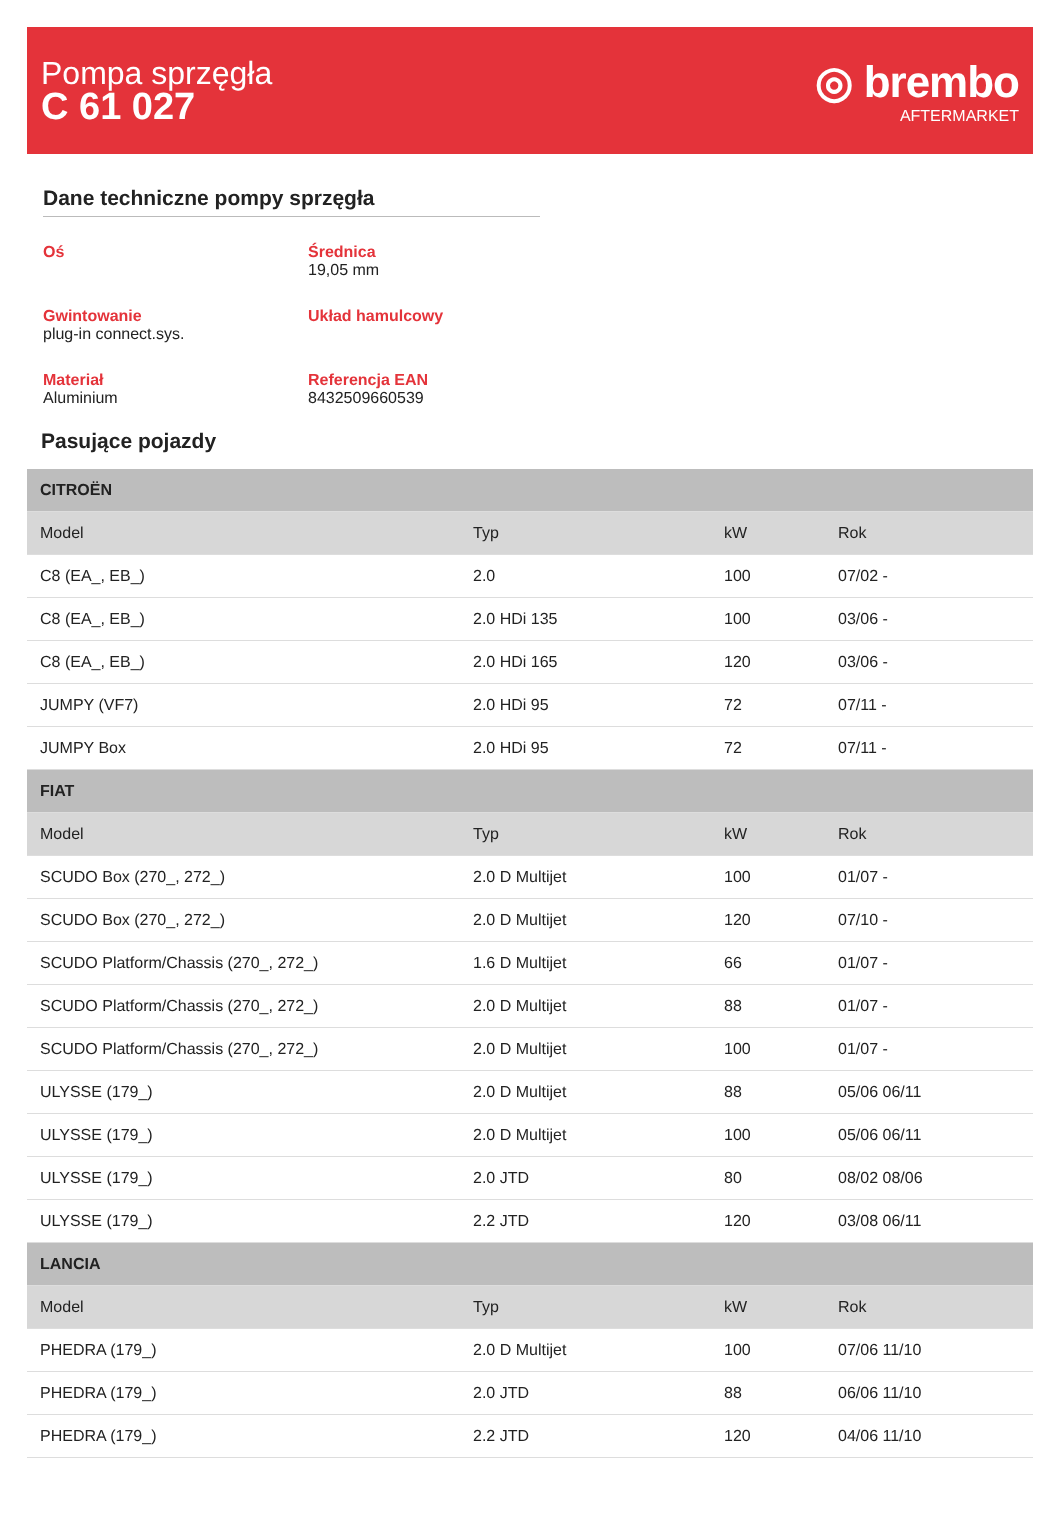Pompa sprzęgła
C 61 027
◎ brembo
AFTERMARKET
Dane techniczne pompy sprzęgła
Oś
Średnica
19,05 mm
Gwintowanie
plug-in connect.sys.
Układ hamulcowy
Materiał
Aluminium
Referencja EAN
8432509660539
Pasujące pojazdy
| CITROËN | | | |
| --- | --- | --- | --- |
| Model | Typ | kW | Rok |
| C8 (EA_, EB_) | 2.0 | 100 | 07/02 - |
| C8 (EA_, EB_) | 2.0 HDi 135 | 100 | 03/06 - |
| C8 (EA_, EB_) | 2.0 HDi 165 | 120 | 03/06 - |
| JUMPY (VF7) | 2.0 HDi 95 | 72 | 07/11 - |
| JUMPY Box | 2.0 HDi 95 | 72 | 07/11 - |
| FIAT | | | |
| Model | Typ | kW | Rok |
| SCUDO Box (270_, 272_) | 2.0 D Multijet | 100 | 01/07 - |
| SCUDO Box (270_, 272_) | 2.0 D Multijet | 120 | 07/10 - |
| SCUDO Platform/Chassis (270_, 272_) | 1.6 D Multijet | 66 | 01/07 - |
| SCUDO Platform/Chassis (270_, 272_) | 2.0 D Multijet | 88 | 01/07 - |
| SCUDO Platform/Chassis (270_, 272_) | 2.0 D Multijet | 100 | 01/07 - |
| ULYSSE (179_) | 2.0 D Multijet | 88 | 05/06 06/11 |
| ULYSSE (179_) | 2.0 D Multijet | 100 | 05/06 06/11 |
| ULYSSE (179_) | 2.0 JTD | 80 | 08/02 08/06 |
| ULYSSE (179_) | 2.2 JTD | 120 | 03/08 06/11 |
| LANCIA | | | |
| Model | Typ | kW | Rok |
| PHEDRA (179_) | 2.0 D Multijet | 100 | 07/06 11/10 |
| PHEDRA (179_) | 2.0 JTD | 88 | 06/06 11/10 |
| PHEDRA (179_) | 2.2 JTD | 120 | 04/06 11/10 |